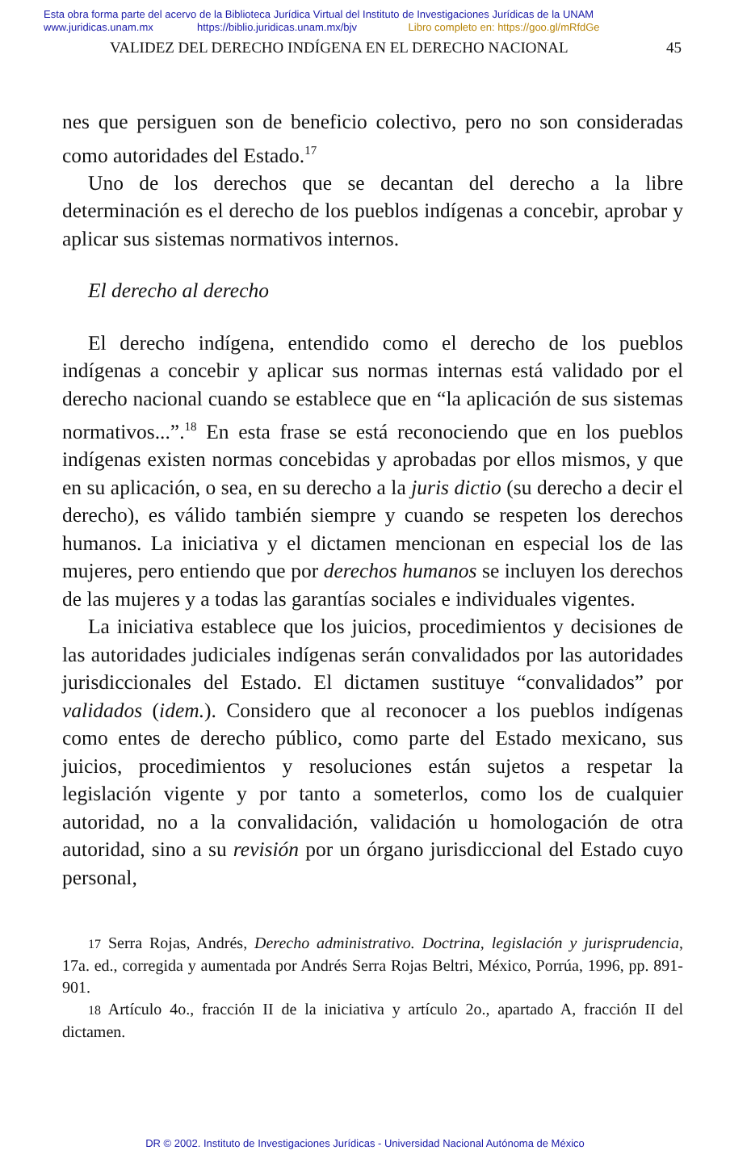Esta obra forma parte del acervo de la Biblioteca Jurídica Virtual del Instituto de Investigaciones Jurídicas de la UNAM
www.juridicas.unam.mx https://biblio.juridicas.unam.mx/bjv Libro completo en: https://goo.gl/mRfdGe
VALIDEZ DEL DERECHO INDÍGENA EN EL DERECHO NACIONAL 45
nes que persiguen son de beneficio colectivo, pero no son consideradas como autoridades del Estado.<sup>17</sup>
Uno de los derechos que se decantan del derecho a la libre determinación es el derecho de los pueblos indígenas a concebir, aprobar y aplicar sus sistemas normativos internos.
El derecho al derecho
El derecho indígena, entendido como el derecho de los pueblos indígenas a concebir y aplicar sus normas internas está validado por el derecho nacional cuando se establece que en “la aplicación de sus sistemas normativos...”.<sup>18</sup> En esta frase se está reconociendo que en los pueblos indígenas existen normas concebidas y aprobadas por ellos mismos, y que en su aplicación, o sea, en su derecho a la juris dictio (su derecho a decir el derecho), es válido también siempre y cuando se respeten los derechos humanos. La iniciativa y el dictamen mencionan en especial los de las mujeres, pero entiendo que por derechos humanos se incluyen los derechos de las mujeres y a todas las garantías sociales e individuales vigentes.
La iniciativa establece que los juicios, procedimientos y decisiones de las autoridades judiciales indígenas serán convalidados por las autoridades jurisdiccionales del Estado. El dictamen sustituye “convalidados” por validados (idem.). Considero que al reconocer a los pueblos indígenas como entes de derecho público, como parte del Estado mexicano, sus juicios, procedimientos y resoluciones están sujetos a respetar la legislación vigente y por tanto a someterlos, como los de cualquier autoridad, no a la convalidación, validación u homologación de otra autoridad, sino a su revisión por un órgano jurisdiccional del Estado cuyo personal,
17 Serra Rojas, Andrés, Derecho administrativo. Doctrina, legislación y jurisprudencia, 17a. ed., corregida y aumentada por Andrés Serra Rojas Beltri, México, Porrúa, 1996, pp. 891-901.
18 Artículo 4o., fracción II de la iniciativa y artículo 2o., apartado A, fracción II del dictamen.
DR © 2002. Instituto de Investigaciones Jurídicas - Universidad Nacional Autónoma de México